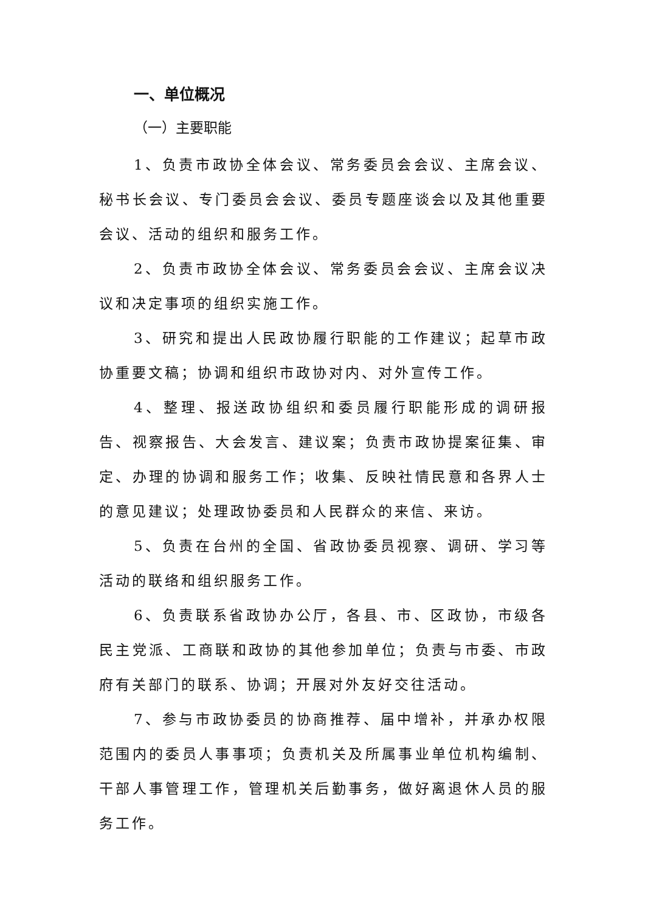一、单位概况
（一）主要职能
1、负责市政协全体会议、常务委员会会议、主席会议、秘书长会议、专门委员会会议、委员专题座谈会以及其他重要会议、活动的组织和服务工作。
2、负责市政协全体会议、常务委员会会议、主席会议决议和决定事项的组织实施工作。
3、研究和提出人民政协履行职能的工作建议；起草市政协重要文稿；协调和组织市政协对内、对外宣传工作。
4、整理、报送政协组织和委员履行职能形成的调研报告、视察报告、大会发言、建议案；负责市政协提案征集、审定、办理的协调和服务工作；收集、反映社情民意和各界人士的意见建议；处理政协委员和人民群众的来信、来访。
5、负责在台州的全国、省政协委员视察、调研、学习等活动的联络和组织服务工作。
6、负责联系省政协办公厅，各县、市、区政协，市级各民主党派、工商联和政协的其他参加单位；负责与市委、市政府有关部门的联系、协调；开展对外友好交往活动。
7、参与市政协委员的协商推荐、届中增补，并承办权限范围内的委员人事事项；负责机关及所属事业单位机构编制、干部人事管理工作，管理机关后勤事务，做好离退休人员的服务工作。